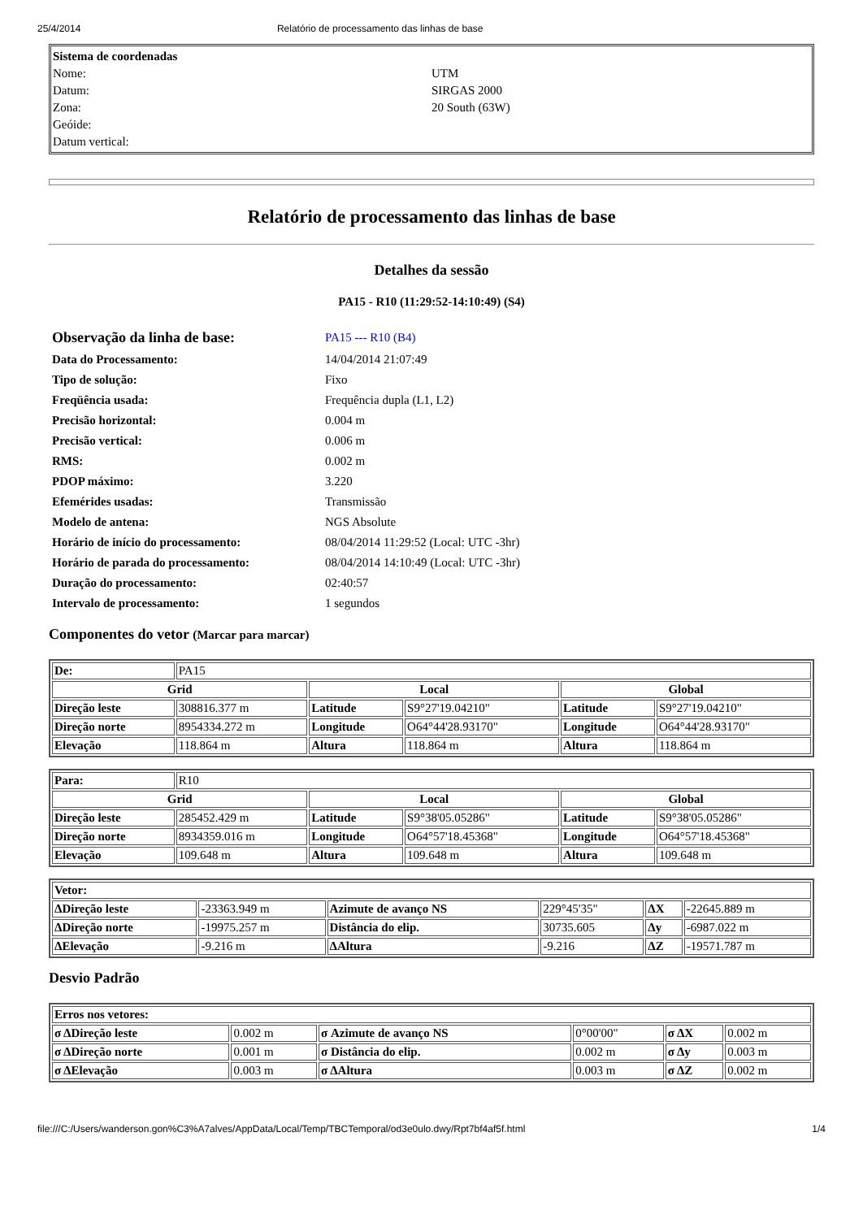25/4/2014 Relatório de processamento das linhas de base
| Sistema de coordenadas | |
| Nome: | UTM |
| Datum: | SIRGAS 2000 |
| Zona: | 20 South (63W) |
| Geóide: | |
| Datum vertical: | |
Relatório de processamento das linhas de base
Detalhes da sessão
PA15 - R10 (11:29:52-14:10:49) (S4)
| Observação da linha de base: | PA15 --- R10 (B4) |
| Data do Processamento: | 14/04/2014 21:07:49 |
| Tipo de solução: | Fixo |
| Freqüência usada: | Frequência dupla (L1, L2) |
| Precisão horizontal: | 0.004 m |
| Precisão vertical: | 0.006 m |
| RMS: | 0.002 m |
| PDOP máximo: | 3.220 |
| Efemérides usadas: | Transmissão |
| Modelo de antena: | NGS Absolute |
| Horário de início do processamento: | 08/04/2014 11:29:52 (Local: UTC -3hr) |
| Horário de parada do processamento: | 08/04/2014 14:10:49 (Local: UTC -3hr) |
| Duração do processamento: | 02:40:57 |
| Intervalo de processamento: | 1 segundos |
Componentes do vetor (Marcar para marcar)
| De: | PA15 | | | | |
| Grid | | Local | | Global | |
| Direção leste | 308816.377 m | Latitude | S9°27'19.04210" | Latitude | S9°27'19.04210" |
| Direção norte | 8954334.272 m | Longitude | O64°44'28.93170" | Longitude | O64°44'28.93170" |
| Elevação | 118.864 m | Altura | 118.864 m | Altura | 118.864 m |
| Para: | R10 | | | | |
| Grid | | Local | | Global | |
| Direção leste | 285452.429 m | Latitude | S9°38'05.05286" | Latitude | S9°38'05.05286" |
| Direção norte | 8934359.016 m | Longitude | O64°57'18.45368" | Longitude | O64°57'18.45368" |
| Elevação | 109.648 m | Altura | 109.648 m | Altura | 109.648 m |
| Vetor: | | | | | |
| --- | --- | --- | --- | --- | --- |
| ΔDireção leste | -23363.949 m | Azimute de avanço NS | 229°45'35" | ΔX | -22645.889 m |
| ΔDireção norte | -19975.257 m | Distância do elip. | 30735.605 | Δy | -6987.022 m |
| ΔElevação | -9.216 m | ΔAltura | -9.216 | ΔZ | -19571.787 m |
Desvio Padrão
| Erros nos vetores: | | | | | |
| --- | --- | --- | --- | --- | --- |
| σ ΔDireção leste | 0.002 m | σ Azimute de avanço NS | 0°00'00" | σ ΔX | 0.002 m |
| σ ΔDireção norte | 0.001 m | σ Distância do elip. | 0.002 m | σ Δy | 0.003 m |
| σ ΔElevação | 0.003 m | σ ΔAltura | 0.003 m | σ ΔZ | 0.002 m |
file:///C:/Users/wanderson.gon%C3%A7alves/AppData/Local/Temp/TBCTemporal/od3e0ulo.dwy/Rpt7bf4af5f.html 1/4